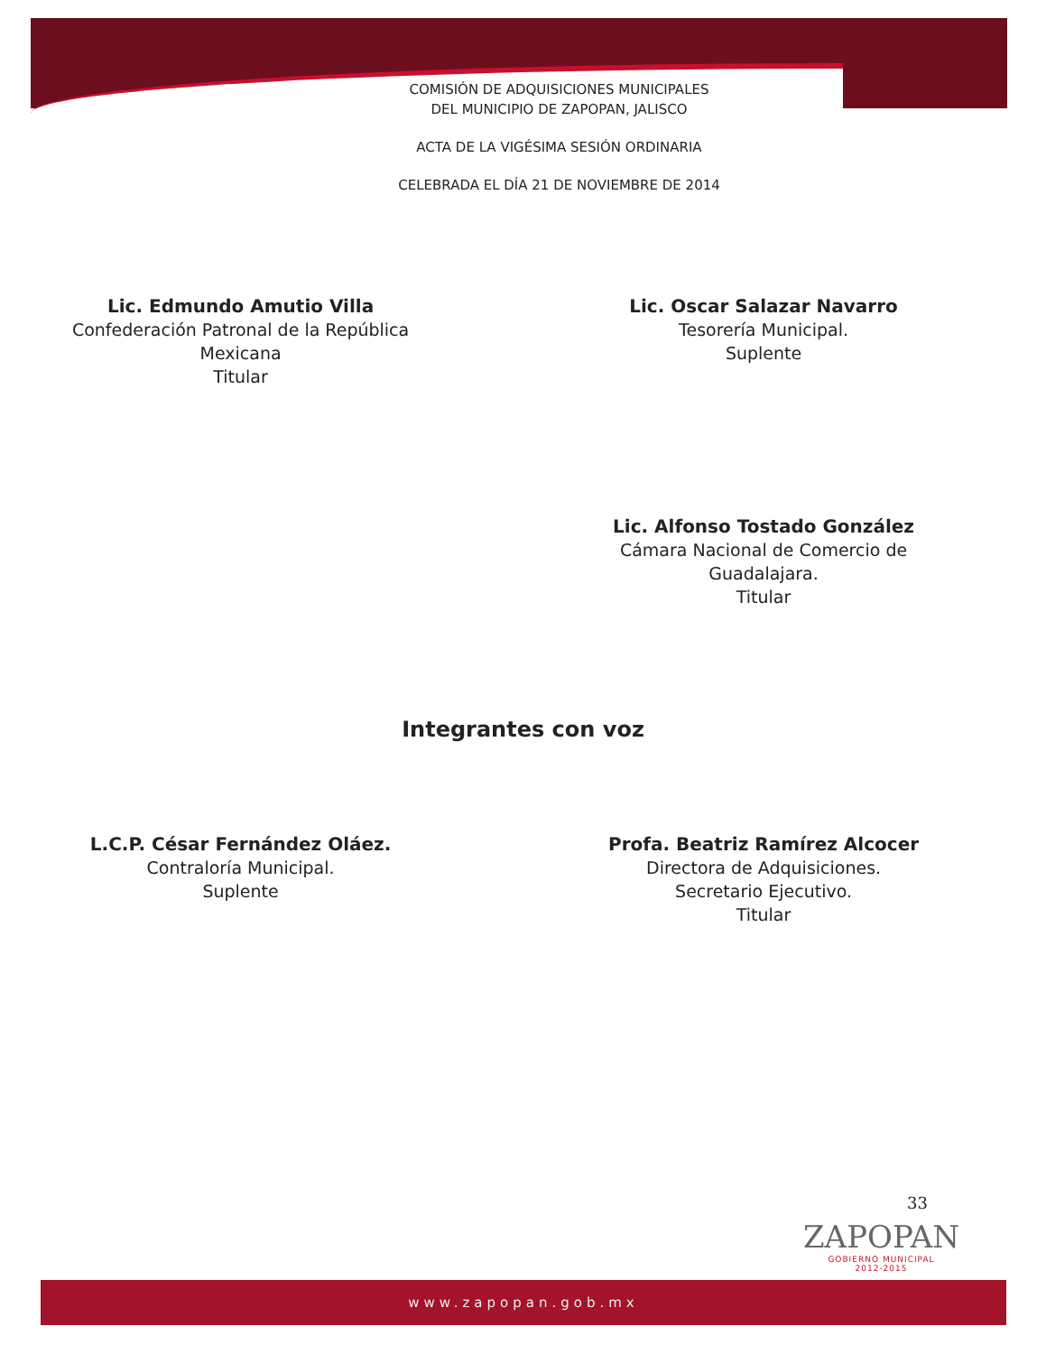COMISIÓN DE ADQUISICIONES MUNICIPALES
DEL MUNICIPIO DE ZAPOPAN, JALISCO
ACTA DE LA VIGÉSIMA SESIÓN ORDINARIA
CELEBRADA EL DÍA 21 DE NOVIEMBRE DE 2014
Lic. Edmundo Amutio Villa
Confederación Patronal de la República
Mexicana
Titular
Lic. Oscar Salazar Navarro
Tesorería Municipal.
Suplente
Lic. Alfonso Tostado González
Cámara Nacional de Comercio de
Guadalajara.
Titular
Integrantes con voz
L.C.P. César Fernández Oláez.
Contraloría Municipal.
Suplente
Profa. Beatriz Ramírez Alcocer
Directora de Adquisiciones.
Secretario Ejecutivo.
Titular
33
ZAPOPAN
GOBIERNO MUNICIPAL
2012-2015
www.zapopan.gob.mx